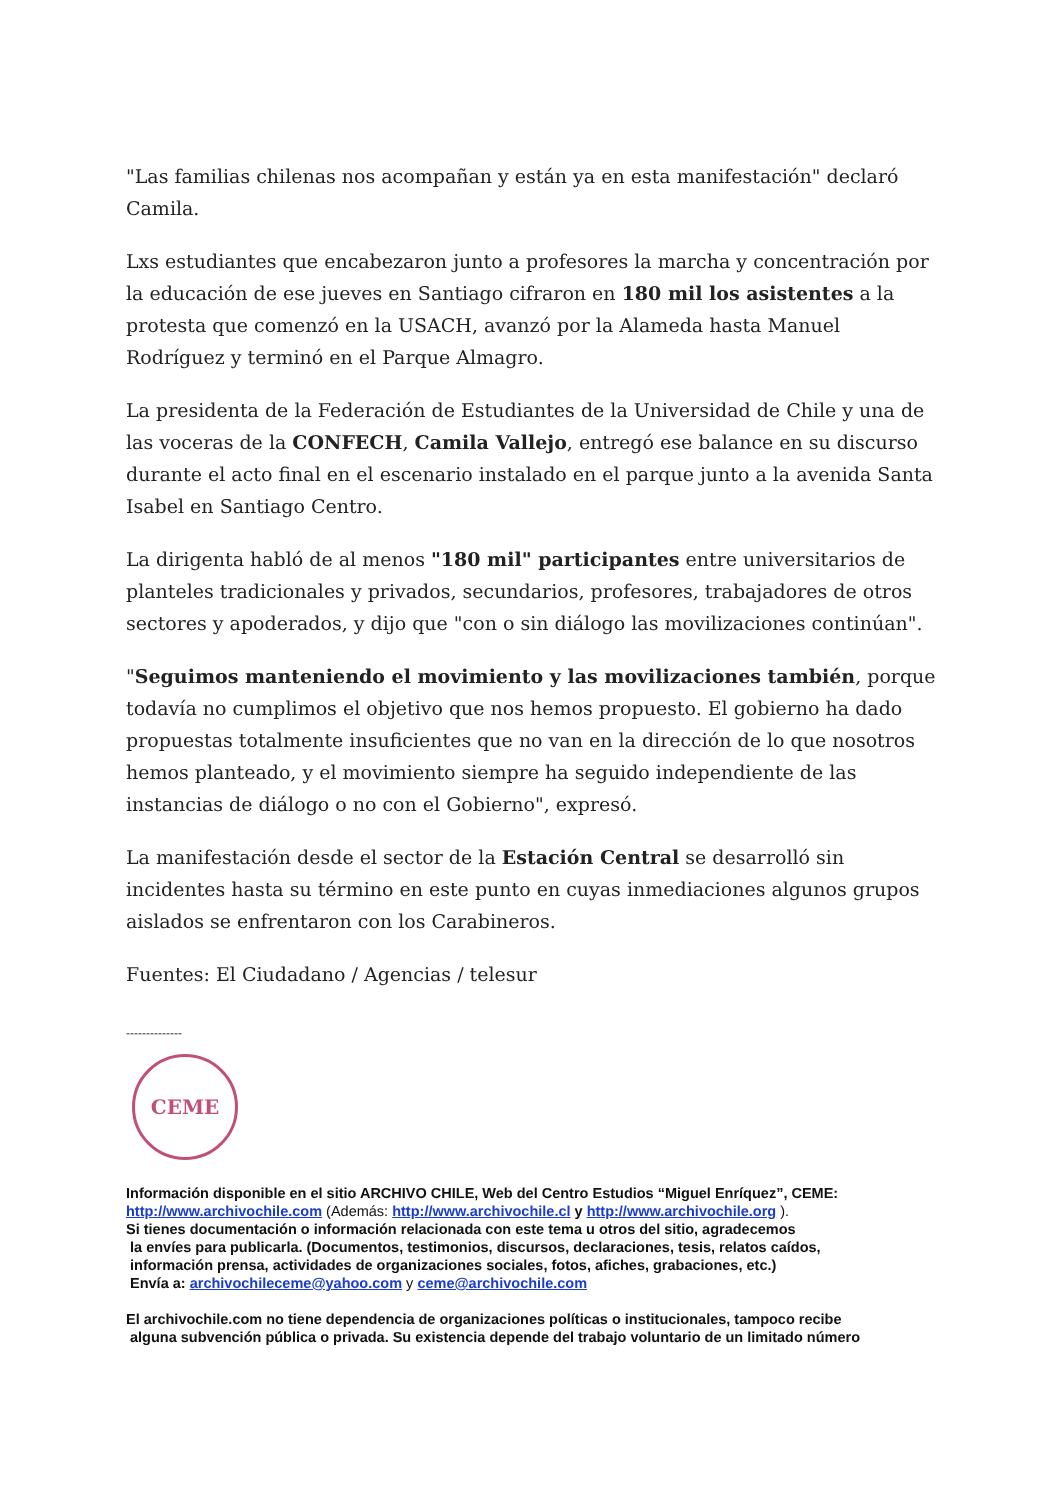"Las familias chilenas nos acompañan y están ya en esta manifestación" declaró Camila.
Lxs estudiantes que encabezaron junto a profesores la marcha y concentración por la educación de ese jueves en Santiago cifraron en 180 mil los asistentes a la protesta que comenzó en la USACH, avanzó por la Alameda hasta Manuel Rodríguez y terminó en el Parque Almagro.
La presidenta de la Federación de Estudiantes de la Universidad de Chile y una de las voceras de la CONFECH, Camila Vallejo, entregó ese balance en su discurso durante el acto final en el escenario instalado en el parque junto a la avenida Santa Isabel en Santiago Centro.
La dirigenta habló de al menos "180 mil" participantes entre universitarios de planteles tradicionales y privados, secundarios, profesores, trabajadores de otros sectores y apoderados, y dijo que "con o sin diálogo las movilizaciones continúan".
"Seguimos manteniendo el movimiento y las movilizaciones también, porque todavía no cumplimos el objetivo que nos hemos propuesto. El gobierno ha dado propuestas totalmente insuficientes que no van en la dirección de lo que nosotros hemos planteado, y el movimiento siempre ha seguido independiente de las instancias de diálogo o no con el Gobierno", expresó.
La manifestación desde el sector de la Estación Central se desarrolló sin incidentes hasta su término en este punto en cuyas inmediaciones algunos grupos aislados se enfrentaron con los Carabineros.
Fuentes: El Ciudadano / Agencias / telesur
--------------
CEME
Información disponible en el sitio ARCHIVO CHILE, Web del Centro Estudios “Miguel Enríquez”, CEME:
http://www.archivochile.com (Además: http://www.archivochile.cl y http://www.archivochile.org ).
Si tienes documentación o información relacionada con este tema u otros del sitio, agradecemos
la envíes para publicarla. (Documentos, testimonios, discursos, declaraciones, tesis, relatos caídos,
información prensa, actividades de organizaciones sociales, fotos, afiches, grabaciones, etc.)
Envía a: archivochileceme@yahoo.com y ceme@archivochile.com
El archivochile.com no tiene dependencia de organizaciones políticas o institucionales, tampoco recibe
alguna subvención pública o privada. Su existencia depende del trabajo voluntario de un limitado número